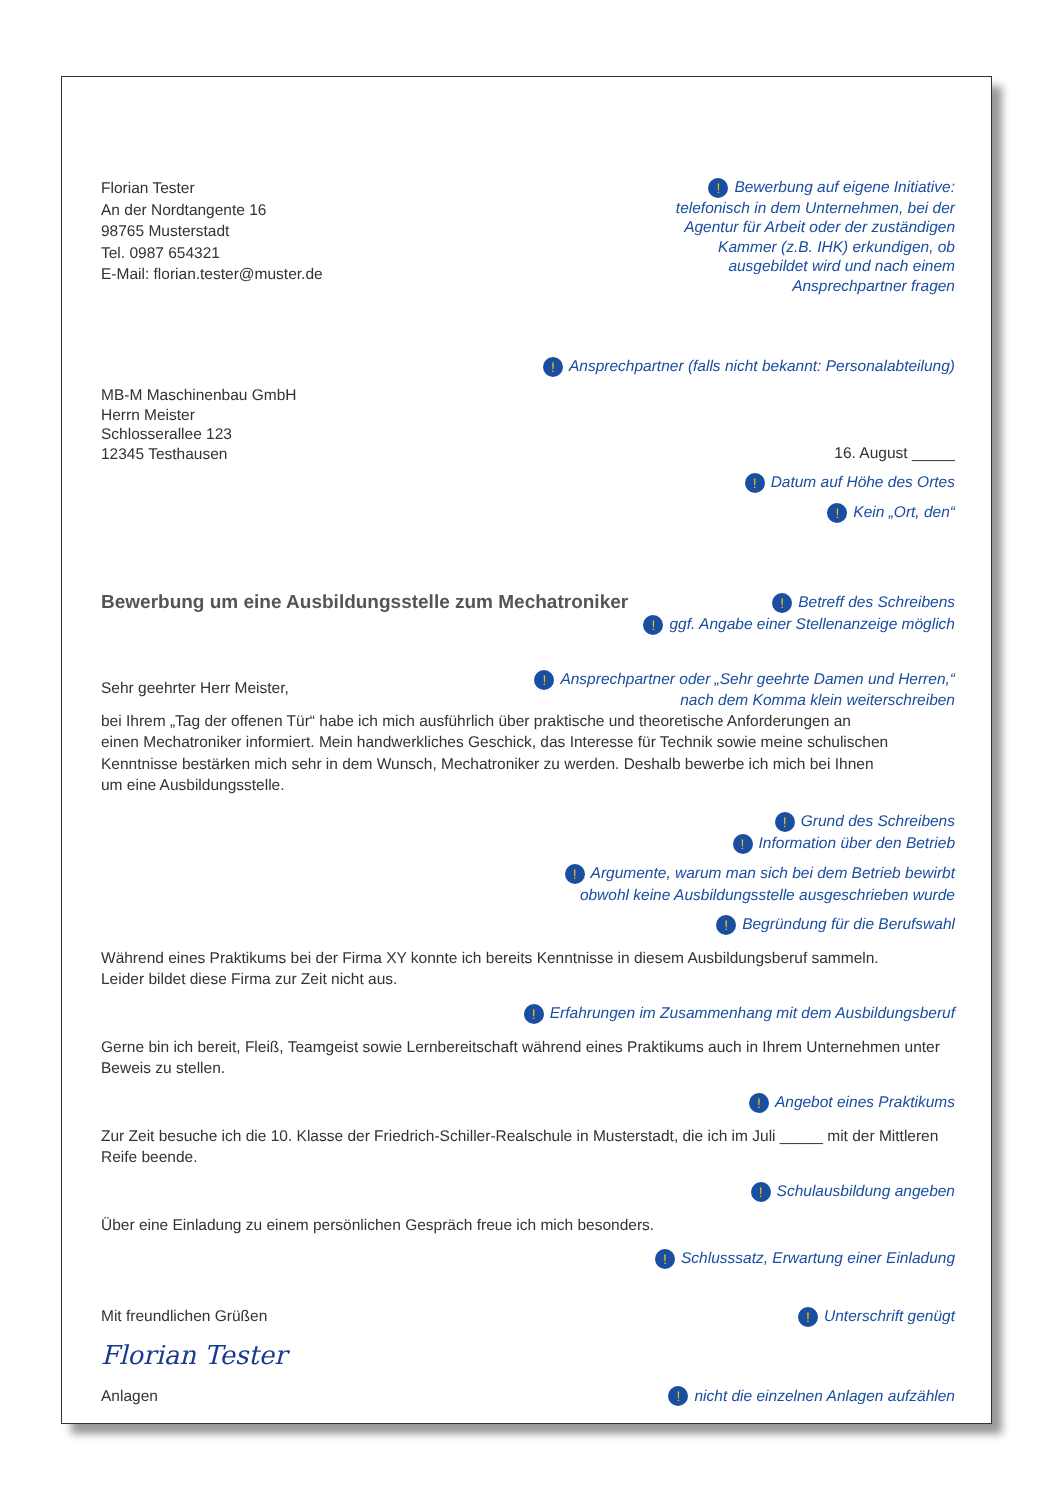Florian Tester
An der Nordtangente 16
98765 Musterstadt
Tel. 0987 654321
E-Mail: florian.tester@muster.de
! Bewerbung auf eigene Initiative: telefonisch in dem Unternehmen, bei der Agentur für Arbeit oder der zuständigen Kammer (z.B. IHK) erkundi­gen, ob ausgebildet wird und nach einem Ansprechpartner fragen
! Ansprechpartner (falls nicht bekannt: Personalabteilung)
MB-M Maschinenbau GmbH
Herrn Meister
Schlosserallee 123
12345 Testhausen
16. August _____
! Datum auf Höhe des Ortes
! Kein „Ort, den“
Bewerbung um eine Ausbildungsstelle zum Mechatroniker
! Betreff des Schreibens
! ggf. Angabe einer Stellenanzeige möglich
Sehr geehrter Herr Meister,
! Ansprechpartner oder „Sehr geehrte Damen und Herren,“
nach dem Komma klein weiterschreiben
bei Ihrem „Tag der offenen Tür“ habe ich mich ausführlich über praktische und theoretische Anforderungen an
einen Mechatroniker informiert. Mein handwerkliches Geschick, das Interesse für Technik sowie meine schulischen
Kenntnisse bestärken mich sehr in dem Wunsch, Mechatroniker zu werden. Deshalb bewerbe ich mich bei Ihnen
um eine Ausbildungsstelle.
! Grund des Schreibens
! Information über den Betrieb
! Argumente, warum man sich bei dem Betrieb bewirbt
obwohl keine Ausbildungsstelle ausgeschrieben wurde
! Begründung für die Berufswahl
Während eines Praktikums bei der Firma XY konnte ich bereits Kenntnisse in diesem Ausbildungsberuf sammeln.
Leider bildet diese Firma zur Zeit nicht aus.
! Erfahrungen im Zusammenhang mit dem Ausbildungsberuf
Gerne bin ich bereit, Fleiß, Teamgeist sowie Lernbereitschaft während eines Praktikums auch in Ihrem Unternehmen unter
Beweis zu stellen.
! Angebot eines Praktikums
Zur Zeit besuche ich die 10. Klasse der Friedrich-Schiller-Realschule in Musterstadt, die ich im Juli _____ mit der Mittleren
Reife beende.
! Schulausbildung angeben
Über eine Einladung zu einem persönlichen Gespräch freue ich mich besonders.
! Schlusssatz, Erwartung einer Einladung
Mit freundlichen Grüßen
! Unterschrift genügt
Florian Tester
Anlagen
! nicht die einzelnen Anlagen aufzählen